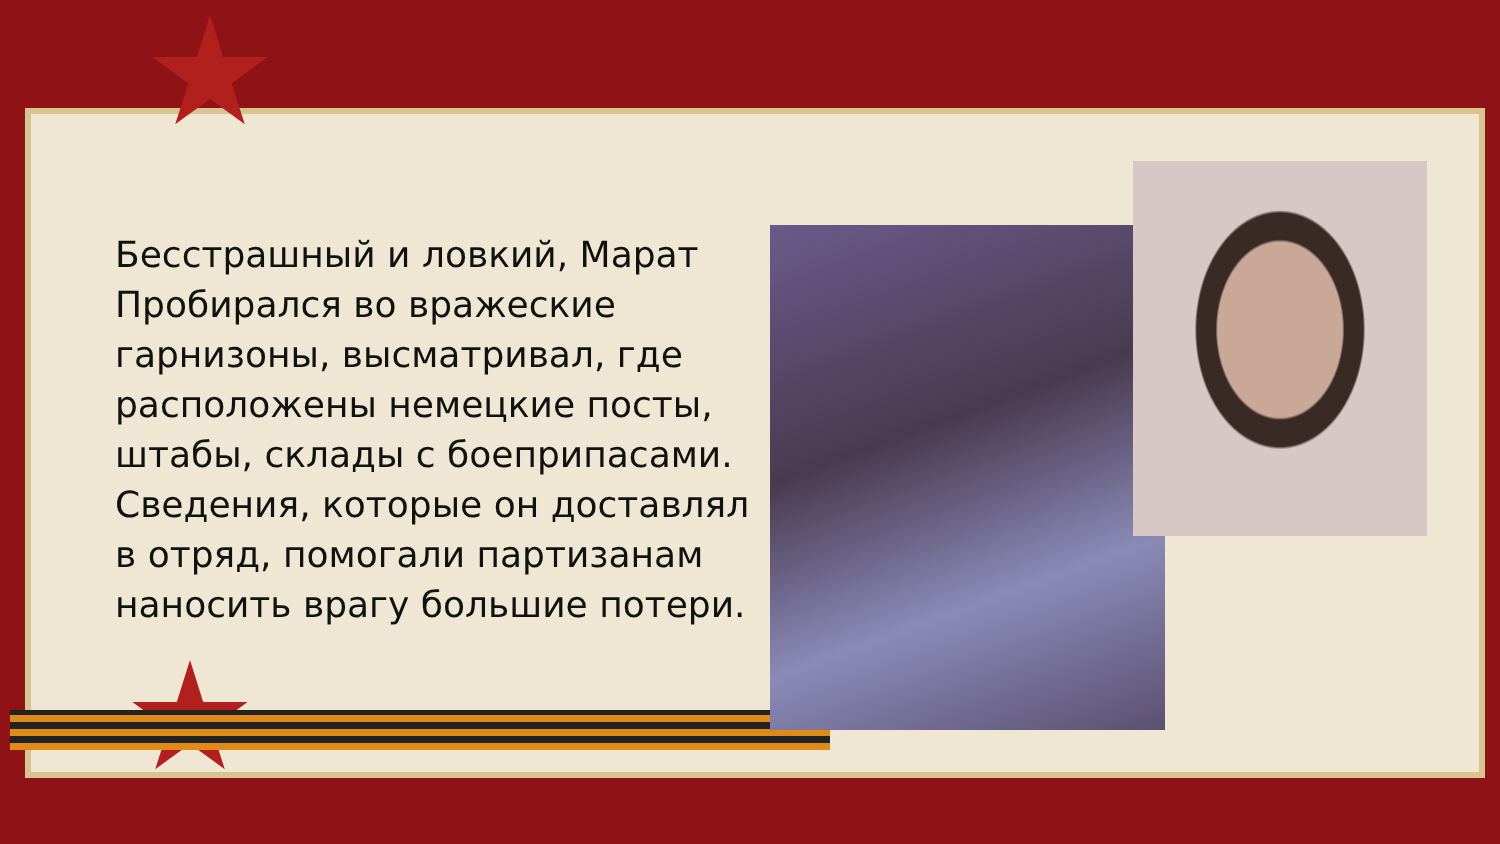Бесстрашный и ловкий, Марат Пробирался во вражеские гарнизоны, высматривал, где расположены немецкие посты, штабы, склады с боеприпасами. Сведения, которые он доставлял в отряд, помогали партизанам наносить врагу большие потери.